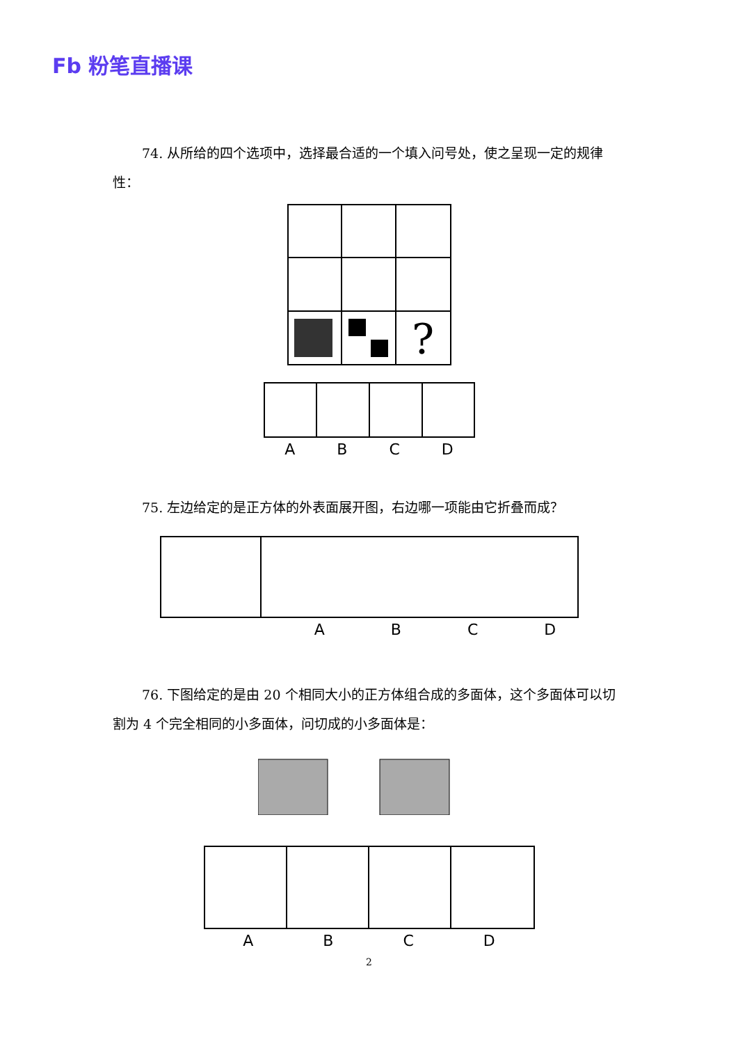Fb 粉笔直播课
74. 从所给的四个选项中，选择最合适的一个填入问号处，使之呈现一定的规律性：
?
ABCD
75. 左边给定的是正方体的外表面展开图，右边哪一项能由它折叠而成？
ABCD
76. 下图给定的是由 20 个相同大小的正方体组合成的多面体，这个多面体可以切割为 4 个完全相同的小多面体，问切成的小多面体是：
ABCD
2